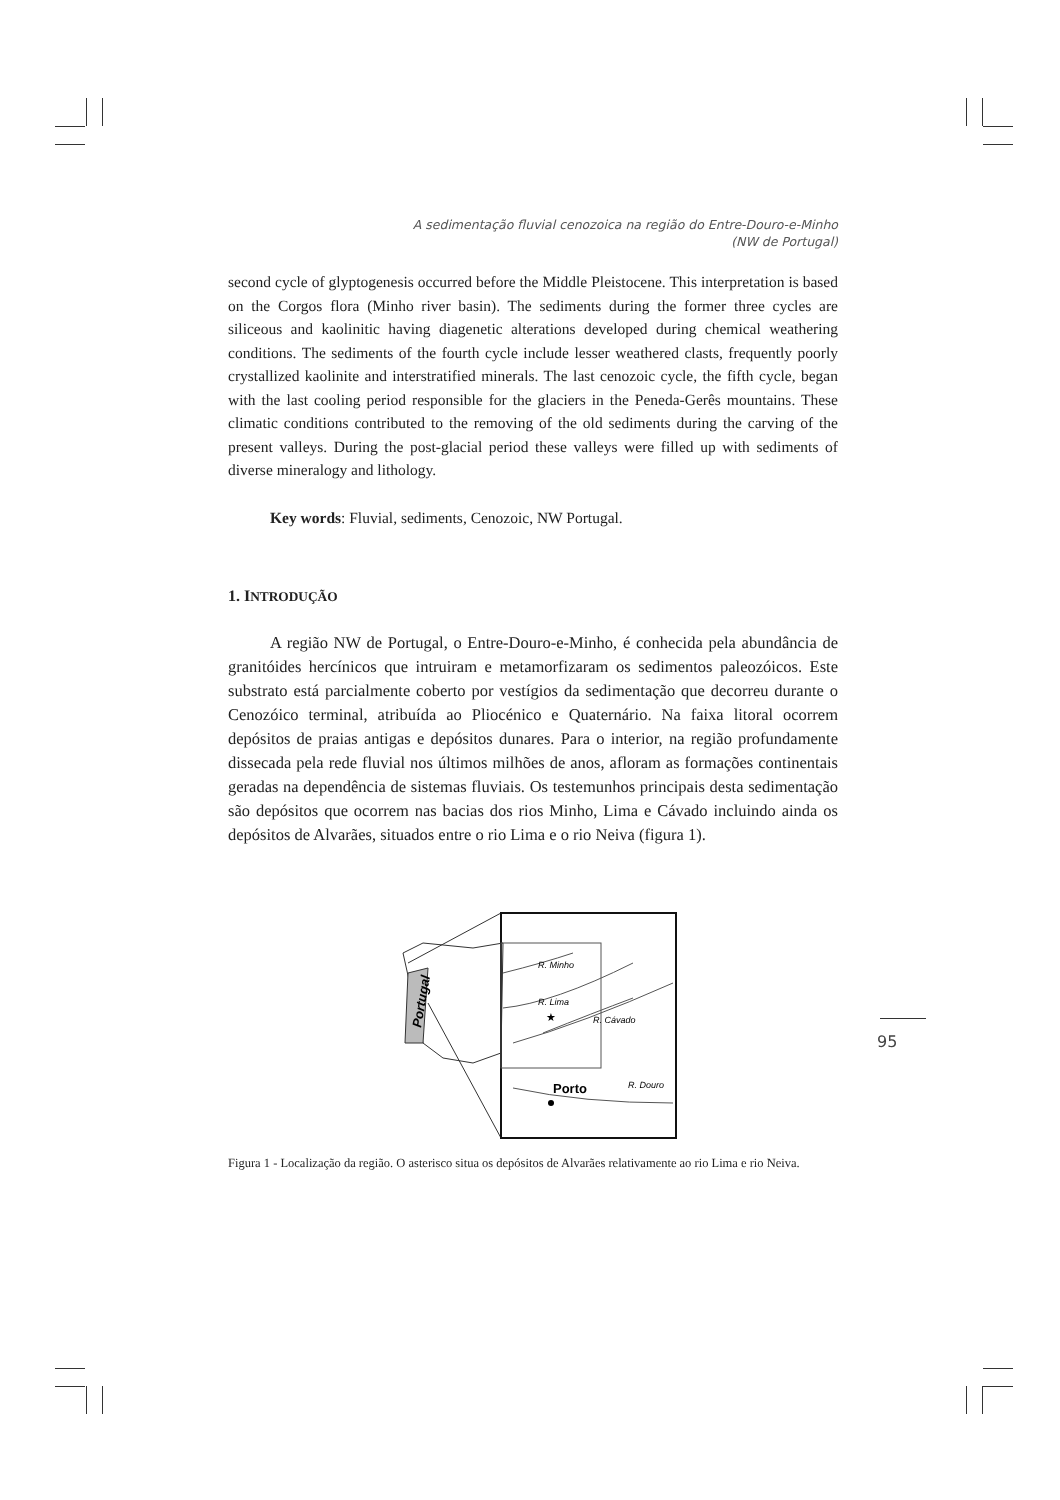A sedimentação fluvial cenozoica na região do Entre-Douro-e-Minho
(NW de Portugal)
second cycle of glyptogenesis occurred before the Middle Pleistocene. This interpretation is based on the Corgos flora (Minho river basin). The sediments during the former three cycles are siliceous and kaolinitic having diagenetic alterations developed during chemical weathering conditions. The sediments of the fourth cycle include lesser weathered clasts, frequently poorly crystallized kaolinite and interstratified minerals. The last cenozoic cycle, the fifth cycle, began with the last cooling period responsible for the glaciers in the Peneda-Gerês mountains. These climatic conditions contributed to the removing of the old sediments during the carving of the present valleys. During the post-glacial period these valleys were filled up with sediments of diverse mineralogy and lithology.
Key words: Fluvial, sediments, Cenozoic, NW Portugal.
1. INTRODUÇÃO
A região NW de Portugal, o Entre-Douro-e-Minho, é conhecida pela abundância de granitóides hercínicos que intruiram e metamorfizaram os sedimentos paleozóicos. Este substrato está parcialmente coberto por vestígios da sedimentação que decorreu durante o Cenozóico terminal, atribuída ao Pliocénico e Quaternário. Na faixa litoral ocorrem depósitos de praias antigas e depósitos dunares. Para o interior, na região profundamente dissecada pela rede fluvial nos últimos milhões de anos, afloram as formações continentais geradas na dependência de sistemas fluviais. Os testemunhos principais desta sedimentação são depósitos que ocorrem nas bacias dos rios Minho, Lima e Cávado incluindo ainda os depósitos de Alvarães, situados entre o rio Lima e o rio Neiva (figura 1).
Portugal
R. Minho
R. Lima
★
R. Cávado
Porto
R. Douro
Figura 1 - Localização da região. O asterisco situa os depósitos de Alvarães relativamente ao rio Lima e rio Neiva.
95